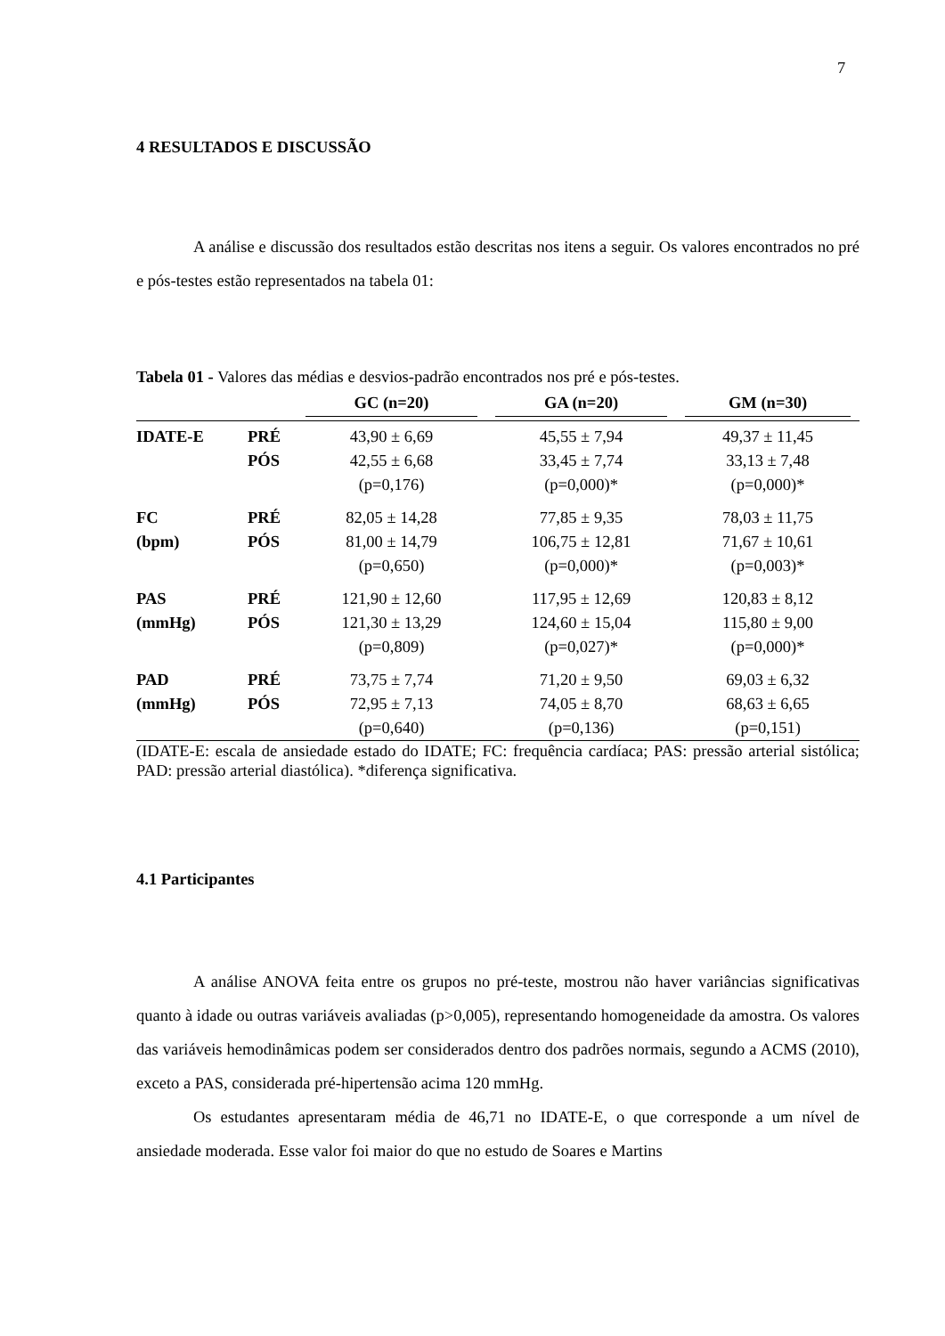7
4 RESULTADOS E DISCUSSÃO
A análise e discussão dos resultados estão descritas nos itens a seguir. Os valores encontrados no pré e pós-testes estão representados na tabela 01:
Tabela 01 - Valores das médias e desvios-padrão encontrados nos pré e pós-testes.
| | | GC (n=20) | GA (n=20) | GM (n=30) |
| --- | --- | --- | --- | --- |
| IDATE-E | PRÉ | 43,90 ± 6,69 | 45,55 ± 7,94 | 49,37 ± 11,45 |
| | PÓS | 42,55 ± 6,68 | 33,45 ± 7,74 | 33,13 ± 7,48 |
| | | (p=0,176) | (p=0,000)* | (p=0,000)* |
| FC | PRÉ | 82,05 ± 14,28 | 77,85 ± 9,35 | 78,03 ± 11,75 |
| (bpm) | PÓS | 81,00 ± 14,79 | 106,75 ± 12,81 | 71,67 ± 10,61 |
| | | (p=0,650) | (p=0,000)* | (p=0,003)* |
| PAS | PRÉ | 121,90 ± 12,60 | 117,95 ± 12,69 | 120,83 ± 8,12 |
| (mmHg) | PÓS | 121,30 ± 13,29 | 124,60 ± 15,04 | 115,80 ± 9,00 |
| | | (p=0,809) | (p=0,027)* | (p=0,000)* |
| PAD | PRÉ | 73,75 ± 7,74 | 71,20 ± 9,50 | 69,03 ± 6,32 |
| (mmHg) | PÓS | 72,95 ± 7,13 | 74,05 ± 8,70 | 68,63 ± 6,65 |
| | | (p=0,640) | (p=0,136) | (p=0,151) |
(IDATE-E: escala de ansiedade estado do IDATE; FC: frequência cardíaca; PAS: pressão arterial sistólica; PAD: pressão arterial diastólica). *diferença significativa.
4.1 Participantes
A análise ANOVA feita entre os grupos no pré-teste, mostrou não haver variâncias significativas quanto à idade ou outras variáveis avaliadas (p>0,005), representando homogeneidade da amostra. Os valores das variáveis hemodinâmicas podem ser considerados dentro dos padrões normais, segundo a ACMS (2010), exceto a PAS, considerada pré-hipertensão acima 120 mmHg.
Os estudantes apresentaram média de 46,71 no IDATE-E, o que corresponde a um nível de ansiedade moderada. Esse valor foi maior do que no estudo de Soares e Martins